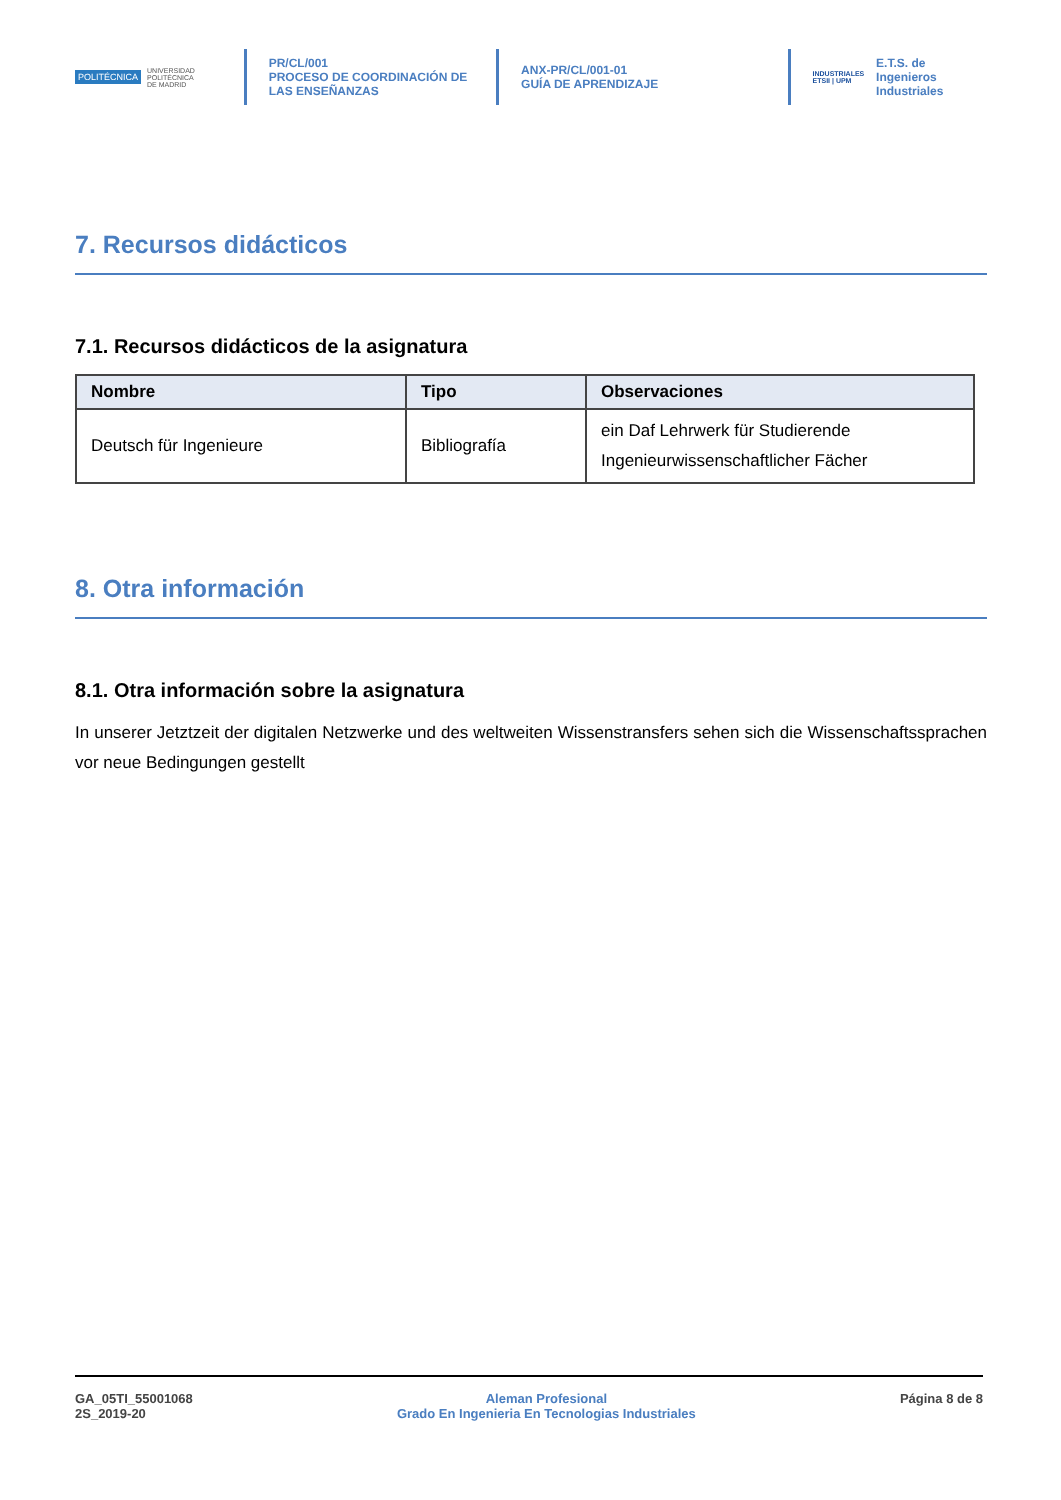POLITÉCNICA UNIVERSIDAD
POLITÉCNICA
DE MADRID
PR/CL/001
PROCESO DE COORDINACIÓN DE
LAS ENSEÑANZAS
ANX-PR/CL/001-01
GUÍA DE APRENDIZAJE
INDUSTRIALES
ETSII | UPM
E.T.S. de Ingenieros
Industriales
7. Recursos didácticos
7.1. Recursos didácticos de la asignatura
| Nombre | Tipo | Observaciones |
| --- | --- | --- |
| Deutsch für Ingenieure | Bibliografía | ein Daf Lehrwerk für Studierende Ingenieurwissenschaftlicher Fächer |
8. Otra información
8.1. Otra información sobre la asignatura
In unserer Jetztzeit der digitalen Netzwerke und des weltweiten Wissenstransfers sehen sich die Wissenschaftssprachen vor neue Bedingungen gestellt
GA_05TI_55001068
2S_2019-20
Aleman Profesional
Grado En Ingenieria En Tecnologias Industriales
Página 8 de 8